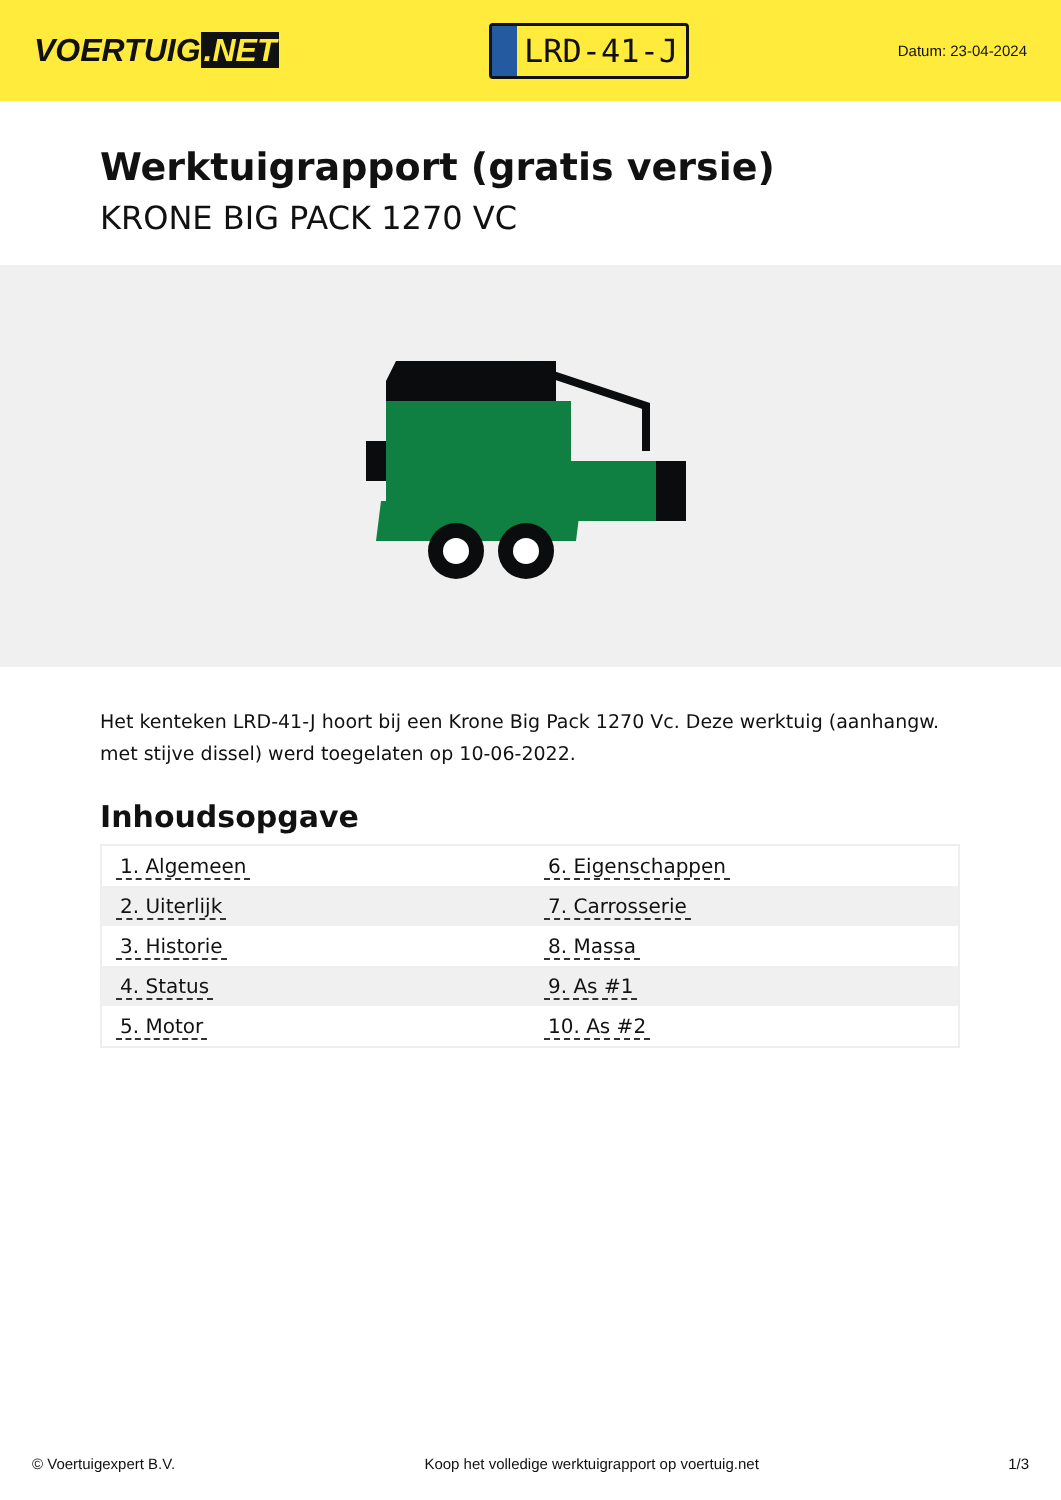VOERTUIG.NET
LRD-41-J
Datum: 23-04-2024
Werktuigrapport (gratis versie)
KRONE BIG PACK 1270 VC
Het kenteken LRD-41-J hoort bij een Krone Big Pack 1270 Vc. Deze werktuig (aanhangw. met stijve dissel) werd toegelaten op 10-06-2022.
Inhoudsopgave
| 1. Algemeen | 6. Eigenschappen |
| 2. Uiterlijk | 7. Carrosserie |
| 3. Historie | 8. Massa |
| 4. Status | 9. As #1 |
| 5. Motor | 10. As #2 |
© Voertuigexpert B.V. Koop het volledige werktuigrapport op voertuig.net 1/3